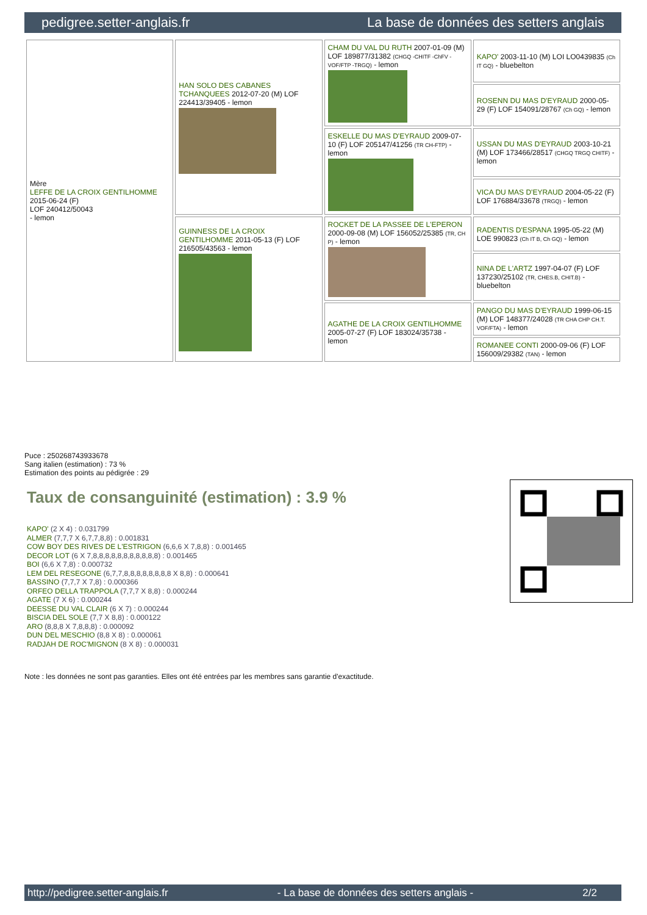pedigree.setter-anglais.fr La base de données des setters anglais
| Mère LEFFE DE LA CROIX GENTILHOMME 2015-06-24 (F) LOF 240412/50043 - lemon | HAN SOLO DES CABANES TCHANQUEES 2012-07-20 (M) LOF 224413/39405 - lemon | CHAM DU VAL DU RUTH 2007-01-09 (M) LOF 189877/31382 (CHGQ -CHITF -ChFV -VOF/FTP -TRGQ) - lemon | KAPO' 2003-11-10 (M) LOI LO0439835 (Ch IT GQ) - bluebelton |
| | | | ROSENN DU MAS D'EYRAUD 2000-05-29 (F) LOF 154091/28767 (Ch GQ) - lemon |
| | | ESKELLE DU MAS D'EYRAUD 2009-07-10 (F) LOF 205147/41256 (TR CH-FTP) - lemon | USSAN DU MAS D'EYRAUD 2003-10-21 (M) LOF 173466/28517 (CHGQ TRGQ CHITF) - lemon |
| | | | VICA DU MAS D'EYRAUD 2004-05-22 (F) LOF 176884/33678 (TRGQ) - lemon |
| | GUINNESS DE LA CROIX GENTILHOMME 2011-05-13 (F) LOF 216505/43563 - lemon | ROCKET DE LA PASSEE DE L'EPERON 2000-09-08 (M) LOF 156052/25385 (TR, CH P) - lemon | RADENTIS D'ESPANA 1995-05-22 (M) LOE 990823 (Ch IT B, Ch GQ) - lemon |
| | | | NINA DE L'ARTZ 1997-04-07 (F) LOF 137230/25102 (TR, CHES.B, CHIT.B) - bluebelton |
| | | AGATHE DE LA CROIX GENTILHOMME 2005-07-27 (F) LOF 183024/35738 - lemon | PANGO DU MAS D'EYRAUD 1999-06-15 (M) LOF 148377/24028 (TR CHA CHP CH.T. VOF/FTA) - lemon |
| | | | ROMANEE CONTI 2000-09-06 (F) LOF 156009/29382 (TAN) - lemon |
Puce : 250268743933678
Sang italien (estimation) : 73 %
Estimation des points au pédigrée : 29
Taux de consanguinité (estimation) : 3.9 %
KAPO' (2 X 4) : 0.031799
ALMER (7,7,7 X 6,7,7,8,8) : 0.001831
COW BOY DES RIVES DE L'ESTRIGON (6,6,6 X 7,8,8) : 0.001465
DECOR LOT (6 X 7,8,8,8,8,8,8,8,8,8,8,8) : 0.001465
BOI (6,6 X 7,8) : 0.000732
LEM DEL RESEGONE (6,7,7,8,8,8,8,8,8,8,8 X 8,8) : 0.000641
BASSINO (7,7,7 X 7,8) : 0.000366
ORFEO DELLA TRAPPOLA (7,7,7 X 8,8) : 0.000244
AGATE (7 X 6) : 0.000244
DEESSE DU VAL CLAIR (6 X 7) : 0.000244
BISCIA DEL SOLE (7,7 X 8,8) : 0.000122
ARO (8,8,8 X 7,8,8,8) : 0.000092
DUN DEL MESCHIO (8,8 X 8) : 0.000061
RADJAH DE ROC'MIGNON (8 X 8) : 0.000031
Note : les données ne sont pas garanties. Elles ont été entrées par les membres sans garantie d'exactitude.
http://pedigree.setter-anglais.fr - La base de données des setters anglais - 2/2